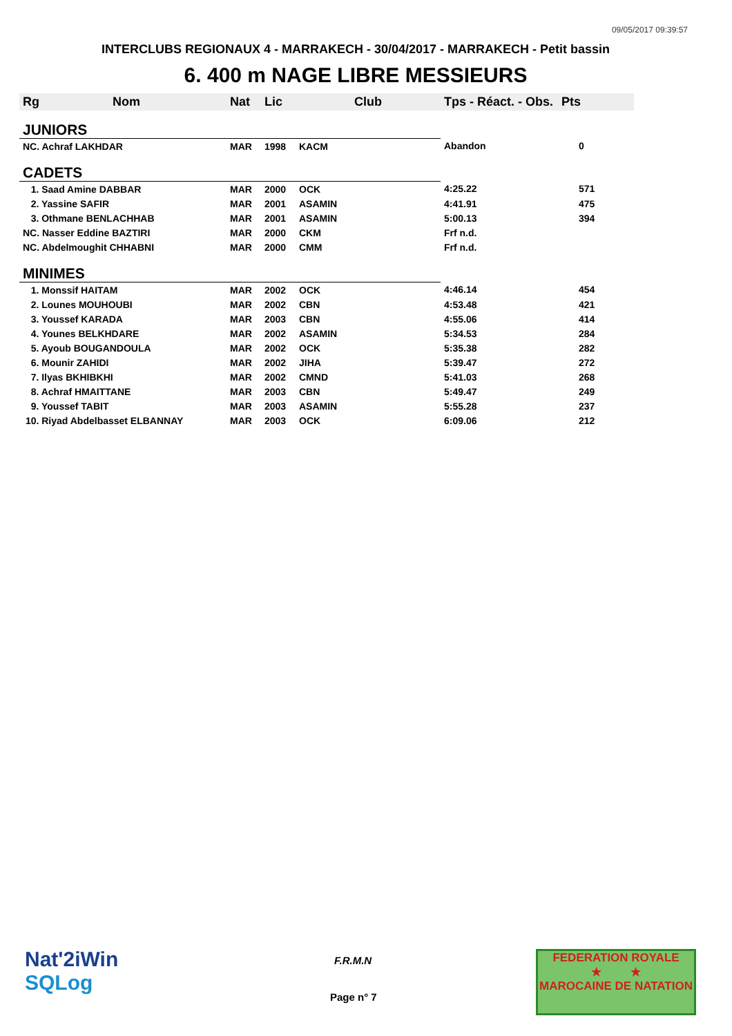09/05/2017 09:39:57
INTERCLUBS REGIONAUX 4 - MARRAKECH - 30/04/2017 - MARRAKECH - Petit bassin
6. 400 m NAGE LIBRE MESSIEURS
| Rg | Nom | Nat | Lic | Club | Tps - Réact. - Obs. | Pts |
| --- | --- | --- | --- | --- | --- | --- |
| JUNIORS | | | | | | |
| NC. Achraf LAKHDAR | | MAR | 1998 | KACM | Abandon | 0 |
| CADETS | | | | | | |
| 1. Saad Amine DABBAR | | MAR | 2000 | OCK | 4:25.22 | 571 |
| 2. Yassine SAFIR | | MAR | 2001 | ASAMIN | 4:41.91 | 475 |
| 3. Othmane BENLACHHAB | | MAR | 2001 | ASAMIN | 5:00.13 | 394 |
| NC. Nasser Eddine BAZTIRI | | MAR | 2000 | CKM | Frf n.d. | |
| NC. Abdelmoughit CHHABNI | | MAR | 2000 | CMM | Frf n.d. | |
| MINIMES | | | | | | |
| 1. Monssif HAITAM | | MAR | 2002 | OCK | 4:46.14 | 454 |
| 2. Lounes MOUHOUBI | | MAR | 2002 | CBN | 4:53.48 | 421 |
| 3. Youssef KARADA | | MAR | 2003 | CBN | 4:55.06 | 414 |
| 4. Younes BELKHDARE | | MAR | 2002 | ASAMIN | 5:34.53 | 284 |
| 5. Ayoub BOUGANDOULA | | MAR | 2002 | OCK | 5:35.38 | 282 |
| 6. Mounir ZAHIDI | | MAR | 2002 | JIHA | 5:39.47 | 272 |
| 7. Ilyas BKHIBKHI | | MAR | 2002 | CMND | 5:41.03 | 268 |
| 8. Achraf HMAITTANE | | MAR | 2003 | CBN | 5:49.47 | 249 |
| 9. Youssef TABIT | | MAR | 2003 | ASAMIN | 5:55.28 | 237 |
| 10. Riyad Abdelbasset ELBANNAY | | MAR | 2003 | OCK | 6:09.06 | 212 |
Nat'2iWin
SQLog
F.R.M.N
Page n° 7
FEDERATION ROYALE
★ ★
MAROCAINE DE NATATION